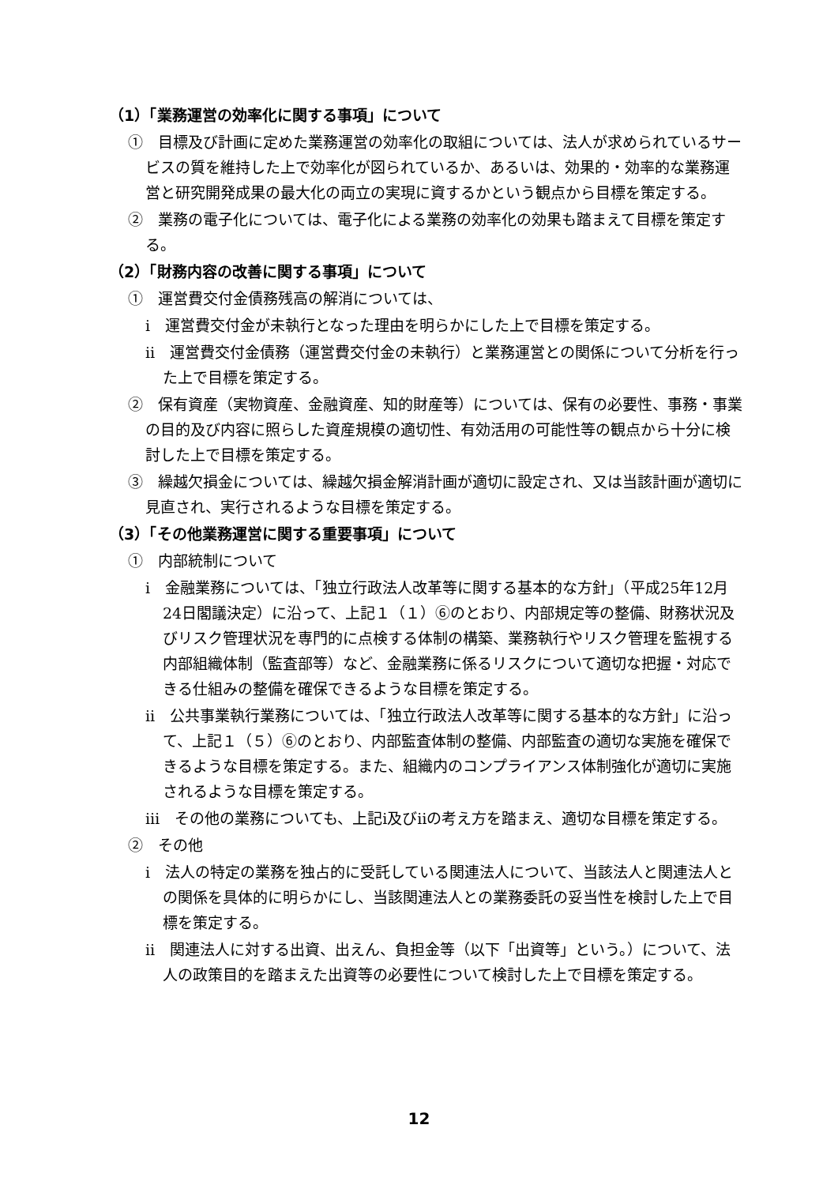（1）「業務運営の効率化に関する事項」について
①　目標及び計画に定めた業務運営の効率化の取組については、法人が求められているサービスの質を維持した上で効率化が図られているか、あるいは、効果的・効率的な業務運営と研究開発成果の最大化の両立の実現に資するかという観点から目標を策定する。
②　業務の電子化については、電子化による業務の効率化の効果も踏まえて目標を策定する。
（2）「財務内容の改善に関する事項」について
①　運営費交付金債務残高の解消については、
ⅰ　運営費交付金が未執行となった理由を明らかにした上で目標を策定する。
ⅱ　運営費交付金債務（運営費交付金の未執行）と業務運営との関係について分析を行った上で目標を策定する。
②　保有資産（実物資産、金融資産、知的財産等）については、保有の必要性、事務・事業の目的及び内容に照らした資産規模の適切性、有効活用の可能性等の観点から十分に検討した上で目標を策定する。
③　繰越欠損金については、繰越欠損金解消計画が適切に設定され、又は当該計画が適切に見直され、実行されるような目標を策定する。
（3）「その他業務運営に関する重要事項」について
①　内部統制について
ⅰ　金融業務については、「独立行政法人改革等に関する基本的な方針」（平成25年12月24日閣議決定）に沿って、上記１（１）⑥のとおり、内部規定等の整備、財務状況及びリスク管理状況を専門的に点検する体制の構築、業務執行やリスク管理を監視する内部組織体制（監査部等）など、金融業務に係るリスクについて適切な把握・対応できる仕組みの整備を確保できるような目標を策定する。
ⅱ　公共事業執行業務については、「独立行政法人改革等に関する基本的な方針」に沿って、上記１（５）⑥のとおり、内部監査体制の整備、内部監査の適切な実施を確保できるような目標を策定する。また、組織内のコンプライアンス体制強化が適切に実施されるような目標を策定する。
ⅲ　その他の業務についても、上記ⅰ及びⅱの考え方を踏まえ、適切な目標を策定する。
②　その他
ⅰ　法人の特定の業務を独占的に受託している関連法人について、当該法人と関連法人との関係を具体的に明らかにし、当該関連法人との業務委託の妥当性を検討した上で目標を策定する。
ⅱ　関連法人に対する出資、出えん、負担金等（以下「出資等」という。）について、法人の政策目的を踏まえた出資等の必要性について検討した上で目標を策定する。
12